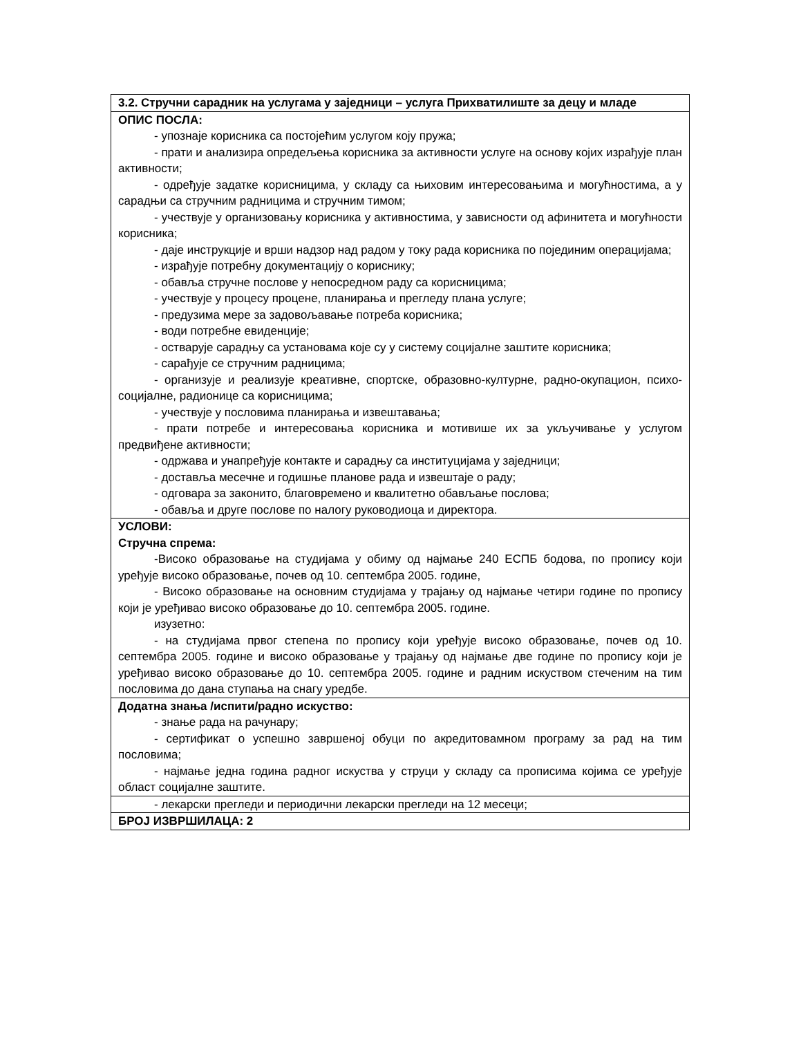| 3.2. Стручни сарадник на услугама у заједници – услуга Прихватилиште за децу и младе |
| ОПИС ПОСЛА: - упознаје корисника са постојећим услугом коју пружа; - прати и анализира опредељења корисника за активности услуге на основу којих израђује план активности; - одређује задатке корисницима, у складу са њиховим интересовањима и могућностима, а у сарадњи са стручним радницима и стручним тимом; - учествује у организовању корисника у активностима, у зависности од афинитета и могућности корисника; - даје инструкције и врши надзор над радом у току рада корисника по појединим операцијама; - израђује потребну документацију о кориснику; - обавља стручне послове у непосредном раду са корисницима; - учествује у процесу процене, планирања и прегледу плана услуге; - предузима мере за задовољавање потреба корисника; - води потребне евиденције; - остварује сарадњу са установама које су у систему социјалне заштите корисника; - сарађује се стручним радницима; - организује и реализује креативне, спортске, образовно-културне, радно-окупацион, психо-социјалне, радионице са корисницима; - учествује у пословима планирања и извештавања; - прати потребе и интересовања корисника и мотивише их за укључивање у услугом предвиђене активности; - одржава и унапређује контакте и сарадњу са институцијама у заједници; - доставља месечне и годишње планове рада и извештаје о раду; - одговара за законито, благовремено и квалитетно обављање послова; - обавља и друге послове по налогу руководиоца и директора. |
| УСЛОВИ: Стручна спрема: -Високо образовање на студијама у обиму од најмање 240 ЕСПБ бодова, по пропису који уређује високо образовање, почев од 10. септембра 2005. године, - Високо образовање на основним студијама у трајању од најмање четири године по пропису који је уређивао високо образовање до 10. септембра 2005. године. изузетно: - на студијама првог степена по пропису који уређује високо образовање, почев од 10. септембра 2005. године и високо образовање у трајању од најмање две године по пропису који је уређивао високо образовање до 10. септембра 2005. године и радним искуством стеченим на тим пословима до дана ступања на снагу уредбе. |
| Додатна знања /испити/радно искуство: - знање рада на рачунару; - сертификат о успешно завршеној обуци по акредитовамном програму за рад на тим пословима; - најмање једна година радног искуства у струци у складу са прописима којима се уређује област социјалне заштите. |
| - лекарски прегледи и периодични лекарски прегледи на 12 месеци; |
| БРОЈ ИЗВРШИЛАЦА: 2 |